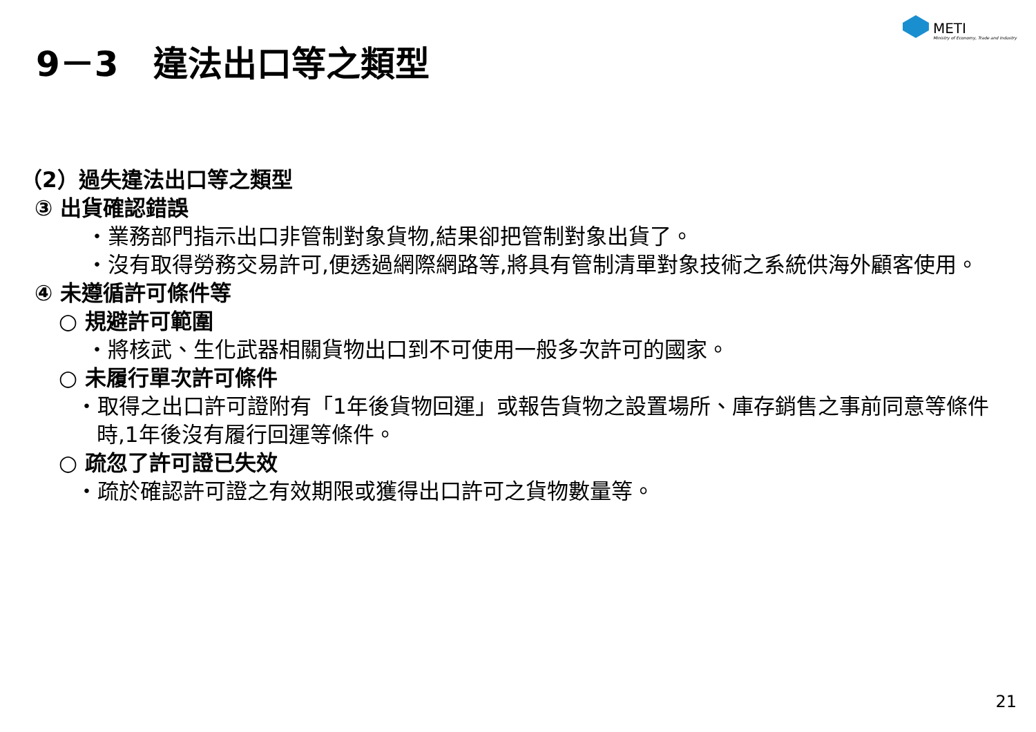METI
Ministry of Economy, Trade and Industry
9－3　違法出口等之類型
（2）過失違法出口等之類型
③ 出貨確認錯誤
・業務部門指示出口非管制對象貨物,結果卻把管制對象出貨了。
・沒有取得勞務交易許可,便透過網際網路等,將具有管制清單對象技術之系統供海外顧客使用。
④ 未遵循許可條件等
○ 規避許可範圍
・將核武、生化武器相關貨物出口到不可使用一般多次許可的國家。
○ 未履行單次許可條件
・取得之出口許可證附有「1年後貨物回運」或報告貨物之設置場所、庫存銷售之事前同意等條件時,1年後沒有履行回運等條件。
○ 疏忽了許可證已失效
・疏於確認許可證之有效期限或獲得出口許可之貨物數量等。
21